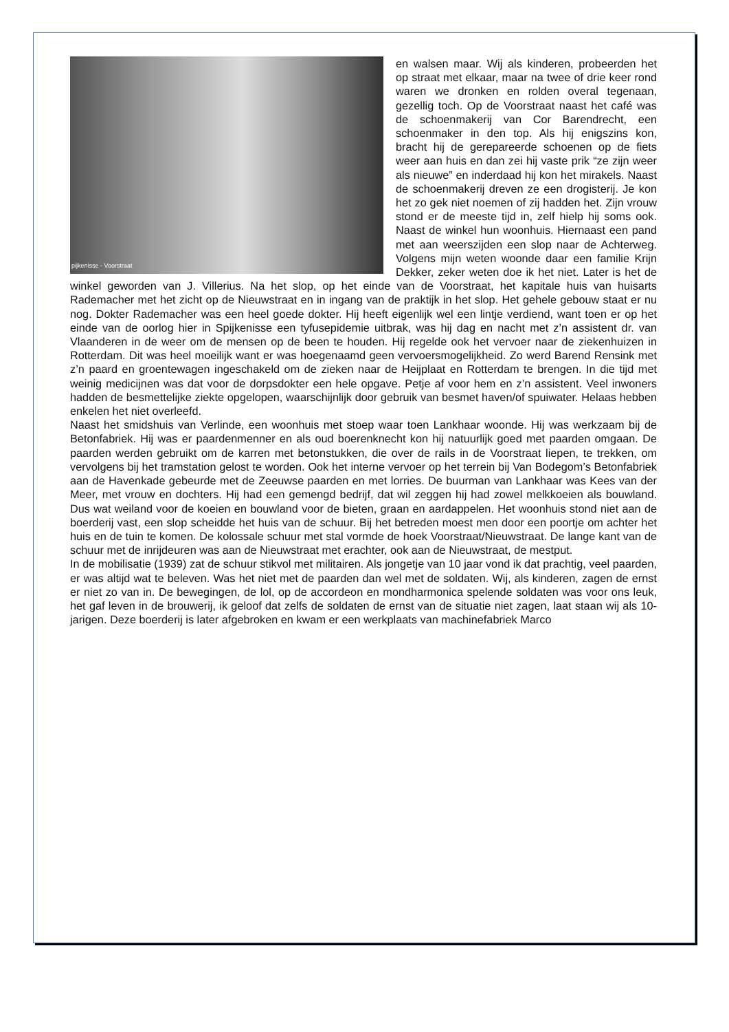pijkenisse - Voorstraat
en walsen maar. Wij als kinderen, probeerden het op straat met elkaar, maar na twee of drie keer rond waren we dronken en rolden overal tegenaan, gezellig toch. Op de Voorstraat naast het café was de schoenmakerij van Cor Barendrecht, een schoenmaker in den top. Als hij enigszins kon, bracht hij de gerepareerde schoenen op de fiets weer aan huis en dan zei hij vaste prik “ze zijn weer als nieuwe” en inderdaad hij kon het mirakels. Naast de schoenmakerij dreven ze een drogisterij. Je kon het zo gek niet noemen of zij hadden het. Zijn vrouw stond er de meeste tijd in, zelf hielp hij soms ook. Naast de winkel hun woonhuis. Hiernaast een pand met aan weerszijden een slop naar de Achterweg. Volgens mijn weten woonde daar een familie Krijn Dekker, zeker weten doe ik het niet. Later is het de winkel geworden van J. Villerius. Na het slop, op het einde van de Voorstraat, het kapitale huis van huisarts Rademacher met het zicht op de Nieuwstraat en in ingang van de praktijk in het slop. Het gehele gebouw staat er nu nog. Dokter Rademacher was een heel goede dokter. Hij heeft eigenlijk wel een lintje verdiend, want toen er op het einde van de oorlog hier in Spijkenisse een tyfusepidemie uitbrak, was hij dag en nacht met z’n assistent dr. van Vlaanderen in de weer om de mensen op de been te houden. Hij regelde ook het vervoer naar de ziekenhuizen in Rotterdam. Dit was heel moeilijk want er was hoegenaamd geen vervoersmogelijkheid. Zo werd Barend Rensink met z’n paard en groentewagen ingeschakeld om de zieken naar de Heijplaat en Rotterdam te brengen. In die tijd met weinig medicijnen was dat voor de dorpsdokter een hele opgave. Petje af voor hem en z’n assistent. Veel inwoners hadden de besmettelijke ziekte opgelopen, waarschijnlijk door gebruik van besmet haven/of spuiwater. Helaas hebben enkelen het niet overleefd.
Naast het smidshuis van Verlinde, een woonhuis met stoep waar toen Lankhaar woonde. Hij was werkzaam bij de Betonfabriek. Hij was er paardenmenner en als oud boerenknecht kon hij natuurlijk goed met paarden omgaan. De paarden werden gebruikt om de karren met betonstukken, die over de rails in de Voorstraat liepen, te trekken, om vervolgens bij het tramstation gelost te worden. Ook het interne vervoer op het terrein bij Van Bodegom’s Betonfabriek aan de Havenkade gebeurde met de Zeeuwse paarden en met lorries. De buurman van Lankhaar was Kees van der Meer, met vrouw en dochters. Hij had een gemengd bedrijf, dat wil zeggen hij had zowel melkkoeien als bouwland. Dus wat weiland voor de koeien en bouwland voor de bieten, graan en aardappelen. Het woonhuis stond niet aan de boerderij vast, een slop scheidde het huis van de schuur. Bij het betreden moest men door een poortje om achter het huis en de tuin te komen. De kolossale schuur met stal vormde de hoek Voorstraat/Nieuwstraat. De lange kant van de schuur met de inrijdeuren was aan de Nieuwstraat met erachter, ook aan de Nieuwstraat, de mestput.
In de mobilisatie (1939) zat de schuur stikvol met militairen. Als jongetje van 10 jaar vond ik dat prachtig, veel paarden, er was altijd wat te beleven. Was het niet met de paarden dan wel met de soldaten. Wij, als kinderen, zagen de ernst er niet zo van in. De bewegingen, de lol, op de accordeon en mondharmonica spelende soldaten was voor ons leuk, het gaf leven in de brouwerij, ik geloof dat zelfs de soldaten de ernst van de situatie niet zagen, laat staan wij als 10-jarigen. Deze boerderij is later afgebroken en kwam er een werkplaats van machinefabriek Marco